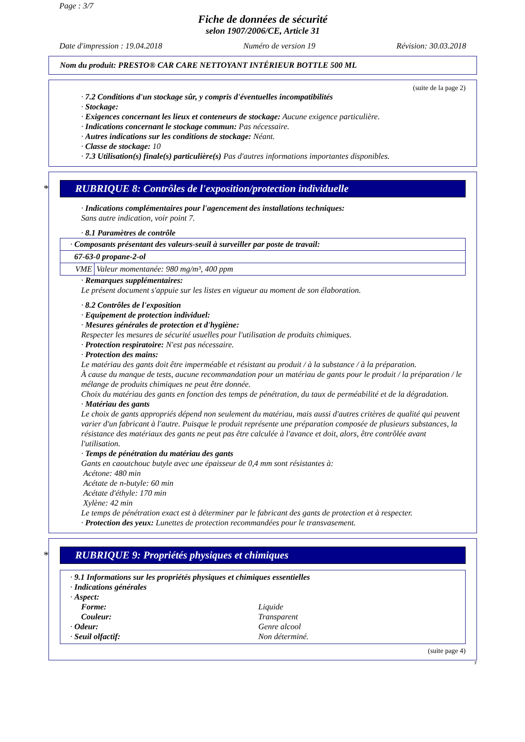Page : 3/7
Fiche de données de sécurité
selon 1907/2006/CE, Article 31
Date d'impression : 19.04.2018 Numéro de version 19 Révision: 30.03.2018
Nom du produit: PRESTO® CAR CARE NETTOYANT INTÉRIEUR BOTTLE 500 ML
(suite de la page 2)
· 7.2 Conditions d'un stockage sûr, y compris d'éventuelles incompatibilités
· Stockage:
· Exigences concernant les lieux et conteneurs de stockage: Aucune exigence particulière.
· Indications concernant le stockage commun: Pas nécessaire.
· Autres indications sur les conditions de stockage: Néant.
· Classe de stockage: 10
· 7.3 Utilisation(s) finale(s) particulière(s) Pas d'autres informations importantes disponibles.
* RUBRIQUE 8: Contrôles de l'exposition/protection individuelle
· Indications complémentaires pour l'agencement des installations techniques:
Sans autre indication, voir point 7.
· 8.1 Paramètres de contrôle
| · Composants présentant des valeurs-seuil à surveiller par poste de travail: | |
| 67-63-0 propane-2-ol | |
| VME | Valeur momentanée: 980 mg/m³, 400 ppm |
· Remarques supplémentaires:
Le présent document s'appuie sur les listes en vigueur au moment de son élaboration.
· 8.2 Contrôles de l'exposition
· Equipement de protection individuel:
· Mesures générales de protection et d'hygiène:
Respecter les mesures de sécurité usuelles pour l'utilisation de produits chimiques.
· Protection respiratoire: N'est pas nécessaire.
· Protection des mains:
Le matériau des gants doit être imperméable et résistant au produit / à la substance / à la préparation.
À cause du manque de tests, aucune recommandation pour un matériau de gants pour le produit / la préparation / le mélange de produits chimiques ne peut être donnée.
Choix du matériau des gants en fonction des temps de pénétration, du taux de perméabilité et de la dégradation.
· Matériau des gants
Le choix de gants appropriés dépend non seulement du matériau, mais aussi d'autres critères de qualité qui peuvent varier d'un fabricant à l'autre. Puisque le produit représente une préparation composée de plusieurs substances, la résistance des matériaux des gants ne peut pas être calculée à l'avance et doit, alors, être contrôlée avant l'utilisation.
· Temps de pénétration du matériau des gants
Gants en caoutchouc butyle avec une épaisseur de 0,4 mm sont résistantes à:
Acétone: 480 min
Acétate de n-butyle: 60 min
Acétate d'éthyle: 170 min
Xylène: 42 min
Le temps de pénétration exact est à déterminer par le fabricant des gants de protection et à respecter.
· Protection des yeux: Lunettes de protection recommandées pour le transvasement.
* RUBRIQUE 9: Propriétés physiques et chimiques
· 9.1 Informations sur les propriétés physiques et chimiques essentielles
· Indications générales
· Aspect:
Forme:
Liquide
Couleur:
Transparent
· Odeur:
Genre alcool
· Seuil olfactif:
Non déterminé.
(suite page 4)
F